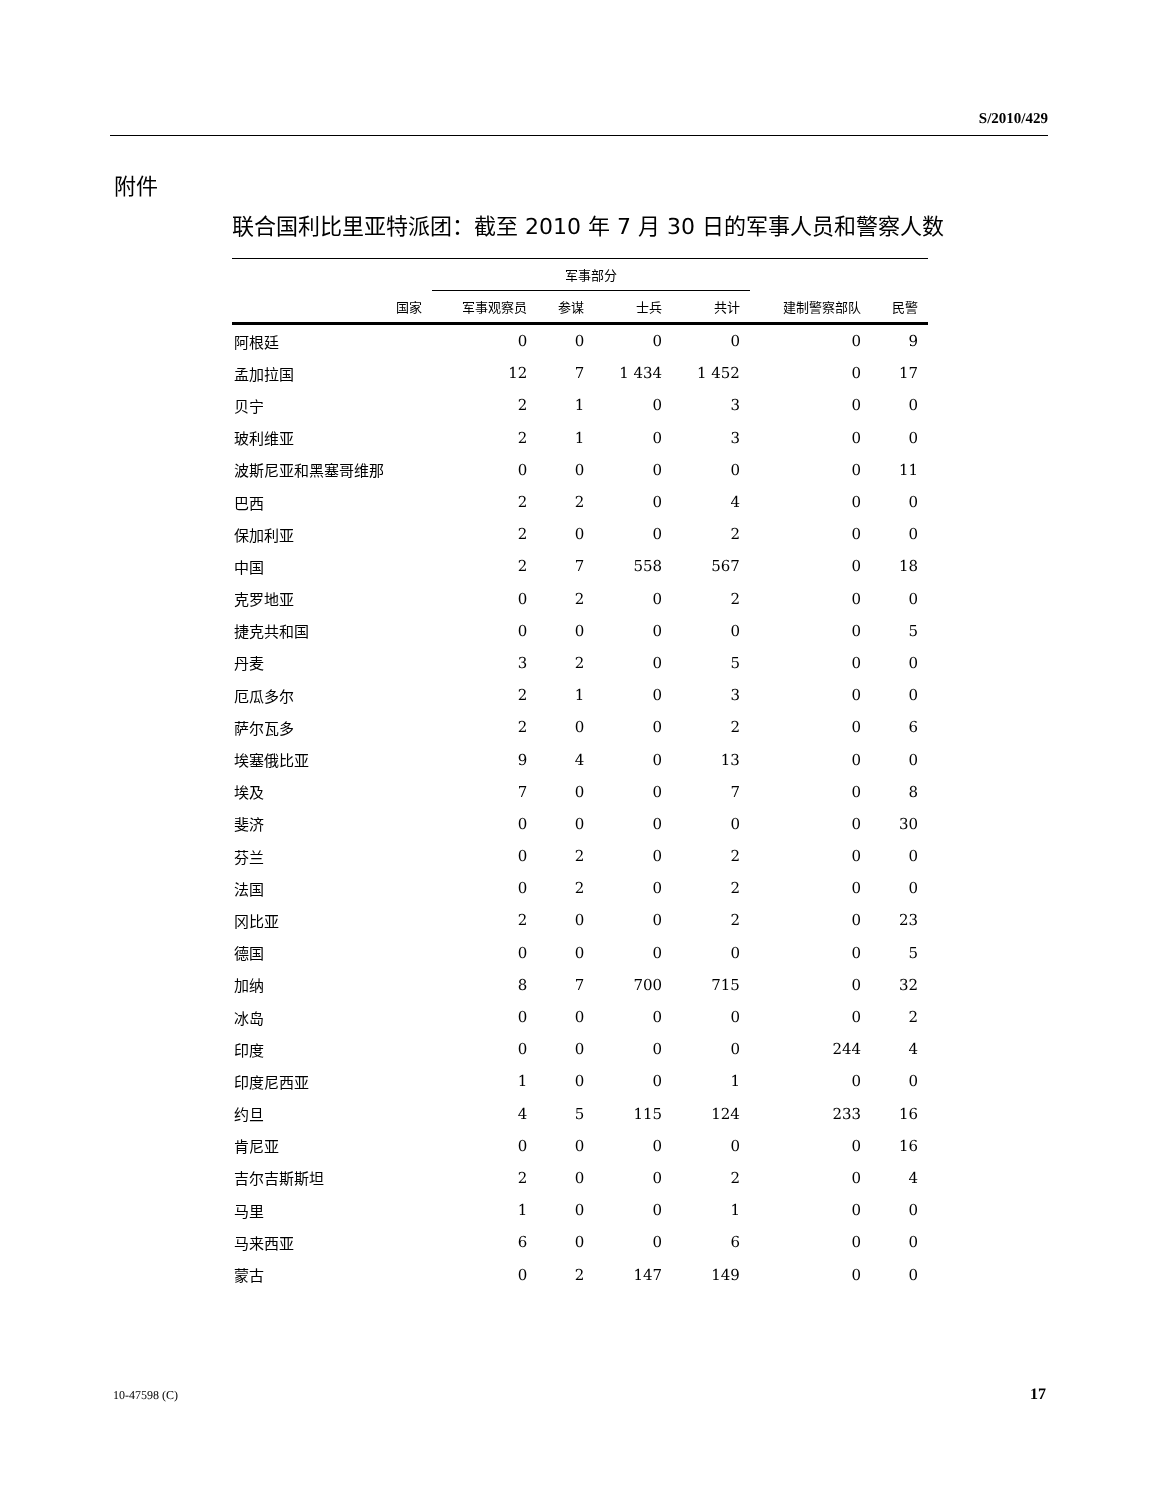S/2010/429
附件
联合国利比里亚特派团：截至 2010 年 7 月 30 日的军事人员和警察人数
| | 军事部分 | | | | | |
| --- | --- | --- | --- | --- | --- | --- |
| 国家 | 军事观察员 | 参谋 | 士兵 | 共计 | 建制警察部队 | 民警 |
| 阿根廷 | 0 | 0 | 0 | 0 | 0 | 9 |
| 孟加拉国 | 12 | 7 | 1 434 | 1 452 | 0 | 17 |
| 贝宁 | 2 | 1 | 0 | 3 | 0 | 0 |
| 玻利维亚 | 2 | 1 | 0 | 3 | 0 | 0 |
| 波斯尼亚和黑塞哥维那 | 0 | 0 | 0 | 0 | 0 | 11 |
| 巴西 | 2 | 2 | 0 | 4 | 0 | 0 |
| 保加利亚 | 2 | 0 | 0 | 2 | 0 | 0 |
| 中国 | 2 | 7 | 558 | 567 | 0 | 18 |
| 克罗地亚 | 0 | 2 | 0 | 2 | 0 | 0 |
| 捷克共和国 | 0 | 0 | 0 | 0 | 0 | 5 |
| 丹麦 | 3 | 2 | 0 | 5 | 0 | 0 |
| 厄瓜多尔 | 2 | 1 | 0 | 3 | 0 | 0 |
| 萨尔瓦多 | 2 | 0 | 0 | 2 | 0 | 6 |
| 埃塞俄比亚 | 9 | 4 | 0 | 13 | 0 | 0 |
| 埃及 | 7 | 0 | 0 | 7 | 0 | 8 |
| 斐济 | 0 | 0 | 0 | 0 | 0 | 30 |
| 芬兰 | 0 | 2 | 0 | 2 | 0 | 0 |
| 法国 | 0 | 2 | 0 | 2 | 0 | 0 |
| 冈比亚 | 2 | 0 | 0 | 2 | 0 | 23 |
| 德国 | 0 | 0 | 0 | 0 | 0 | 5 |
| 加纳 | 8 | 7 | 700 | 715 | 0 | 32 |
| 冰岛 | 0 | 0 | 0 | 0 | 0 | 2 |
| 印度 | 0 | 0 | 0 | 0 | 244 | 4 |
| 印度尼西亚 | 1 | 0 | 0 | 1 | 0 | 0 |
| 约旦 | 4 | 5 | 115 | 124 | 233 | 16 |
| 肯尼亚 | 0 | 0 | 0 | 0 | 0 | 16 |
| 吉尔吉斯斯坦 | 2 | 0 | 0 | 2 | 0 | 4 |
| 马里 | 1 | 0 | 0 | 1 | 0 | 0 |
| 马来西亚 | 6 | 0 | 0 | 6 | 0 | 0 |
| 蒙古 | 0 | 2 | 147 | 149 | 0 | 0 |
10-47598 (C) 17